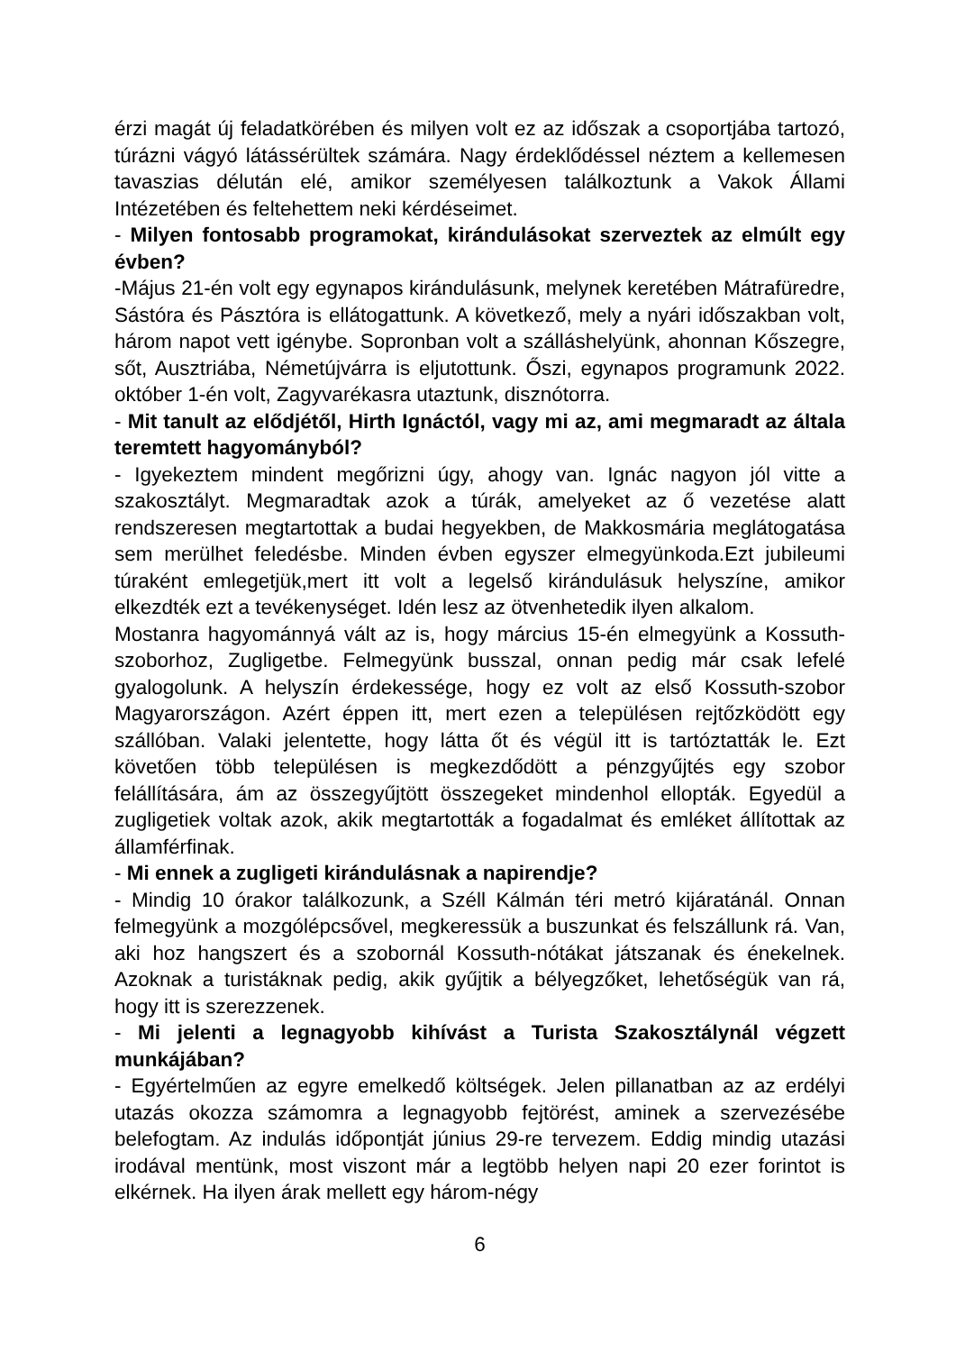érzi magát új feladatkörében és milyen volt ez az időszak a csoportjába tartozó, túrázni vágyó látássérültek számára. Nagy érdeklődéssel néztem a kellemesen tavaszias délután elé, amikor személyesen találkoztunk a Vakok Állami Intézetében és feltehettem neki kérdéseimet.
- Milyen fontosabb programokat, kirándulásokat szerveztek az elmúlt egy évben?
-Május 21-én volt egy egynapos kirándulásunk, melynek keretében Mátrafüredre, Sástóra és Pásztóra is ellátogattunk. A következő, mely a nyári időszakban volt, három napot vett igénybe. Sopronban volt a szálláshelyünk, ahonnan Kőszegre, sőt, Ausztriába, Németújvárra is eljutottunk. Őszi, egynapos programunk 2022. október 1-én volt, Zagyvarékasra utaztunk, disznótorra.
- Mit tanult az elődjétől, Hirth Ignáctól, vagy mi az, ami megmaradt az általa teremtett hagyományból?
- Igyekeztem mindent megőrizni úgy, ahogy van. Ignác nagyon jól vitte a szakosztályt. Megmaradtak azok a túrák, amelyeket az ő vezetése alatt rendszeresen megtartottak a budai hegyekben, de Makkosmária meglátogatása sem merülhet feledésbe. Minden évben egyszer elmegyünkoda.Ezt jubileumi túraként emlegetjük,mert itt volt a legelső kirándulásuk helyszíne, amikor elkezdték ezt a tevékenységet. Idén lesz az ötvenhetedik ilyen alkalom.
Mostanra hagyománnyá vált az is, hogy március 15-én elmegyünk a Kossuth-szoborhoz, Zugligetbe. Felmegyünk busszal, onnan pedig már csak lefelé gyalogolunk. A helyszín érdekessége, hogy ez volt az első Kossuth-szobor Magyarországon. Azért éppen itt, mert ezen a településen rejtőzködött egy szállóban. Valaki jelentette, hogy látta őt és végül itt is tartóztatták le. Ezt követően több településen is megkezdődött a pénzgyűjtés egy szobor felállítására, ám az összegyűjtött összegeket mindenhol ellopták. Egyedül a zugligetiek voltak azok, akik megtartották a fogadalmat és emléket állítottak az államférfinak.
- Mi ennek a zugligeti kirándulásnak a napirendje?
- Mindig 10 órakor találkozunk, a Széll Kálmán téri metró kijáratánál. Onnan felmegyünk a mozgólépcsővel, megkeressük a buszunkat és felszállunk rá. Van, aki hoz hangszert és a szobornál Kossuth-nótákat játszanak és énekelnek. Azoknak a turistáknak pedig, akik gyűjtik a bélyegzőket, lehetőségük van rá, hogy itt is szerezzenek.
- Mi jelenti a legnagyobb kihívást a Turista Szakosztálynál végzett munkájában?
- Egyértelműen az egyre emelkedő költségek. Jelen pillanatban az az erdélyi utazás okozza számomra a legnagyobb fejtörést, aminek a szervezésébe belefogtam. Az indulás időpontját június 29-re tervezem. Eddig mindig utazási irodával mentünk, most viszont már a legtöbb helyen napi 20 ezer forintot is elkérnek. Ha ilyen árak mellett egy három-négy
6